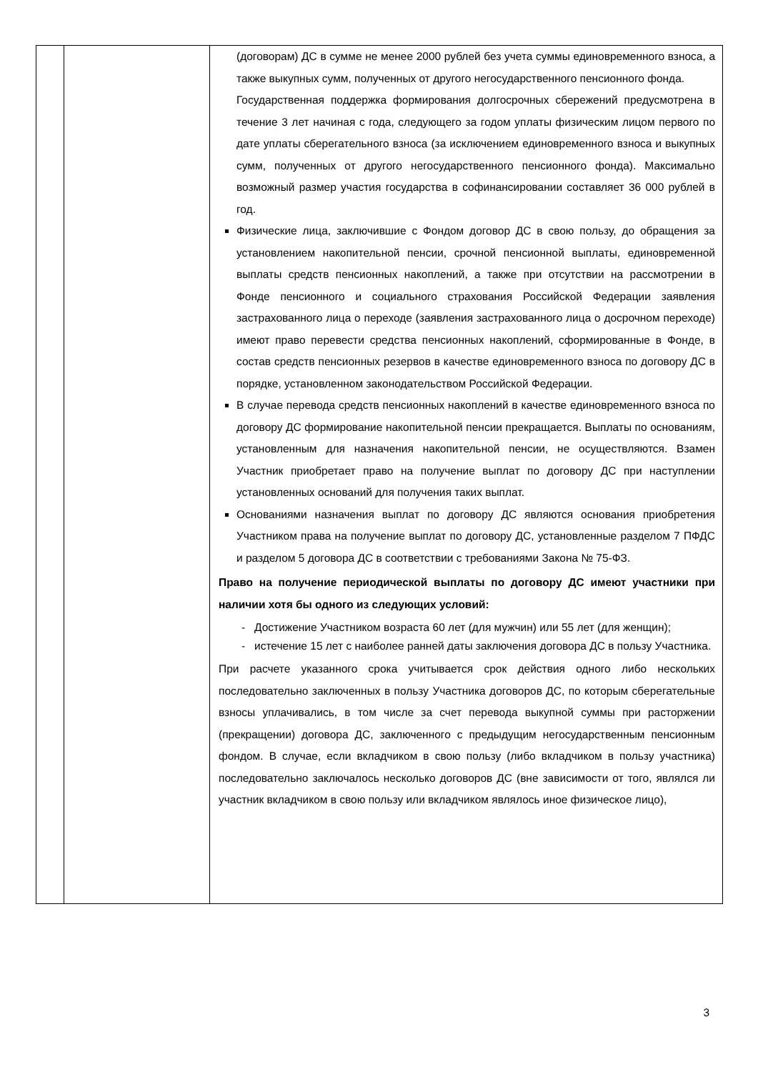| | | (договорам) ДС в сумме не менее 2000 рублей без учета суммы единовременного взноса, а также выкупных сумм, полученных от другого негосударственного пенсионного фонда. Государственная поддержка формирования долгосрочных сбережений предусмотрена в течение 3 лет начиная с года, следующего за годом уплаты физическим лицом первого по дате уплаты сберегательного взноса (за исключением единовременного взноса и выкупных сумм, полученных от другого негосударственного пенсионного фонда). Максимально возможный размер участия государства в софинансировании составляет 36 000 рублей в год. Физические лица, заключившие с Фондом договор ДС в свою пользу, до обращения за установлением накопительной пенсии, срочной пенсионной выплаты, единовременной выплаты средств пенсионных накоплений, а также при отсутствии на рассмотрении в Фонде пенсионного и социального страхования Российской Федерации заявления застрахованного лица о переходе (заявления застрахованного лица о досрочном переходе) имеют право перевести средства пенсионных накоплений, сформированные в Фонде, в состав средств пенсионных резервов в качестве единовременного взноса по договору ДС в порядке, установленном законодательством Российской Федерации. В случае перевода средств пенсионных накоплений в качестве единовременного взноса по договору ДС формирование накопительной пенсии прекращается. Выплаты по основаниям, установленным для назначения накопительной пенсии, не осуществляются. Взамен Участник приобретает право на получение выплат по договору ДС при наступлении установленных оснований для получения таких выплат. Основаниями назначения выплат по договору ДС являются основания приобретения Участником права на получение выплат по договору ДС, установленные разделом 7 ПФДС и разделом 5 договора ДС в соответствии с требованиями Закона № 75-ФЗ. Право на получение периодической выплаты по договору ДС имеют участники при наличии хотя бы одного из следующих условий: - Достижение Участником возраста 60 лет (для мужчин) или 55 лет (для женщин); - истечение 15 лет с наиболее ранней даты заключения договора ДС в пользу Участника. При расчете указанного срока учитывается срок действия одного либо нескольких последовательно заключенных в пользу Участника договоров ДС, по которым сберегательные взносы уплачивались, в том числе за счет перевода выкупной суммы при расторжении (прекращении) договора ДС, заключенного с предыдущим негосударственным пенсионным фондом. В случае, если вкладчиком в свою пользу (либо вкладчиком в пользу участника) последовательно заключалось несколько договоров ДС (вне зависимости от того, являлся ли участник вкладчиком в свою пользу или вкладчиком являлось иное физическое лицо), |
3